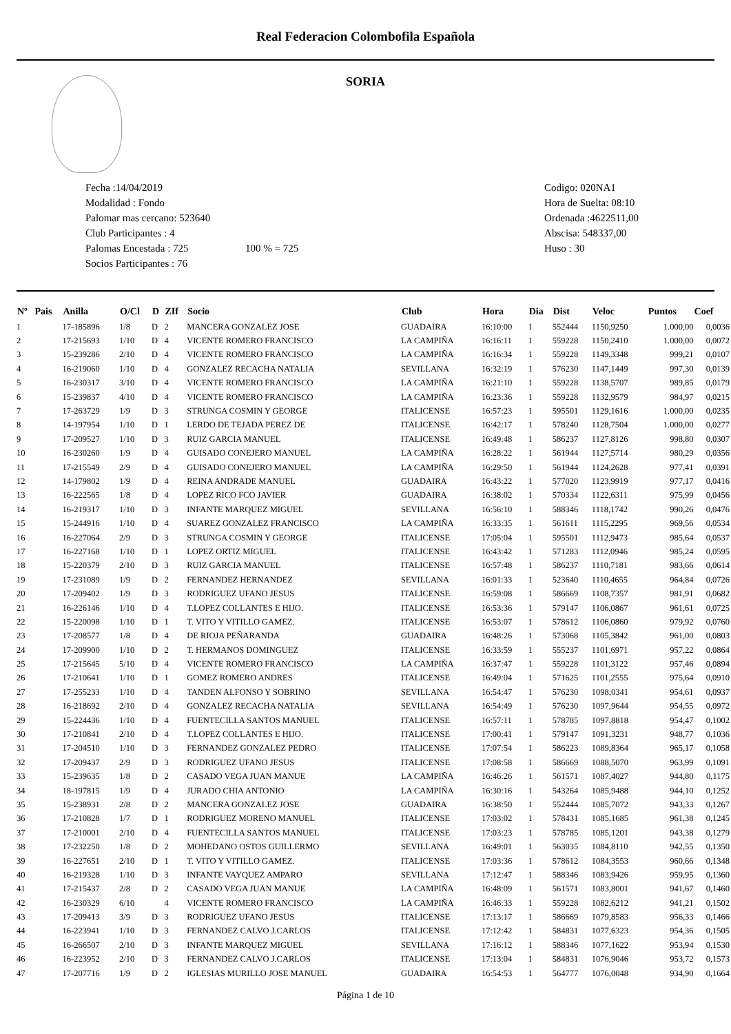Real Federacion Colombofila Española
SORIA
Fecha :14/04/2019
Modalidad : Fondo
Palomar mas cercano: 523640
Club Participantes : 4
Palomas Encestada : 725 100 % = 725
Socios Participantes : 76
Codigo: 020NA1
Hora de Suelta: 08:10
Ordenada :4622511,00
Abscisa: 548337,00
Huso : 30
| Nº | Pais | Anilla | O/Cl | D | ZIf | Socio | Club | Hora | Dia | Dist | Veloc | Puntos | Coef |
| --- | --- | --- | --- | --- | --- | --- | --- | --- | --- | --- | --- | --- | --- |
| 1 | | 17-185896 | 1/8 | D | 2 | MANCERA GONZALEZ JOSE | GUADAIRA | 16:10:00 | 1 | 552444 | 1150,9250 | 1.000,00 | 0,0036 |
| 2 | | 17-215693 | 1/10 | D | 4 | VICENTE ROMERO FRANCISCO | LA CAMPIÑA | 16:16:11 | 1 | 559228 | 1150,2410 | 1.000,00 | 0,0072 |
| 3 | | 15-239286 | 2/10 | D | 4 | VICENTE ROMERO FRANCISCO | LA CAMPIÑA | 16:16:34 | 1 | 559228 | 1149,3348 | 999,21 | 0,0107 |
| 4 | | 16-219060 | 1/10 | D | 4 | GONZALEZ RECACHA NATALIA | SEVILLANA | 16:32:19 | 1 | 576230 | 1147,1449 | 997,30 | 0,0139 |
| 5 | | 16-230317 | 3/10 | D | 4 | VICENTE ROMERO FRANCISCO | LA CAMPIÑA | 16:21:10 | 1 | 559228 | 1138,5707 | 989,85 | 0,0179 |
| 6 | | 15-239837 | 4/10 | D | 4 | VICENTE ROMERO FRANCISCO | LA CAMPIÑA | 16:23:36 | 1 | 559228 | 1132,9579 | 984,97 | 0,0215 |
| 7 | | 17-263729 | 1/9 | D | 3 | STRUNGA COSMIN Y GEORGE | ITALICENSE | 16:57:23 | 1 | 595501 | 1129,1616 | 1.000,00 | 0,0235 |
| 8 | | 14-197954 | 1/10 | D | 1 | LERDO DE TEJADA PEREZ DE | ITALICENSE | 16:42:17 | 1 | 578240 | 1128,7504 | 1.000,00 | 0,0277 |
| 9 | | 17-209527 | 1/10 | D | 3 | RUIZ GARCIA MANUEL | ITALICENSE | 16:49:48 | 1 | 586237 | 1127,8126 | 998,80 | 0,0307 |
| 10 | | 16-230260 | 1/9 | D | 4 | GUISADO CONEJERO MANUEL | LA CAMPIÑA | 16:28:22 | 1 | 561944 | 1127,5714 | 980,29 | 0,0356 |
| 11 | | 17-215549 | 2/9 | D | 4 | GUISADO CONEJERO MANUEL | LA CAMPIÑA | 16:29:50 | 1 | 561944 | 1124,2628 | 977,41 | 0,0391 |
| 12 | | 14-179802 | 1/9 | D | 4 | REINA ANDRADE MANUEL | GUADAIRA | 16:43:22 | 1 | 577020 | 1123,9919 | 977,17 | 0,0416 |
| 13 | | 16-222565 | 1/8 | D | 4 | LOPEZ RICO FCO JAVIER | GUADAIRA | 16:38:02 | 1 | 570334 | 1122,6311 | 975,99 | 0,0456 |
| 14 | | 16-219317 | 1/10 | D | 3 | INFANTE MARQUEZ MIGUEL | SEVILLANA | 16:56:10 | 1 | 588346 | 1118,1742 | 990,26 | 0,0476 |
| 15 | | 15-244916 | 1/10 | D | 4 | SUAREZ GONZALEZ FRANCISCO | LA CAMPIÑA | 16:33:35 | 1 | 561611 | 1115,2295 | 969,56 | 0,0534 |
| 16 | | 16-227064 | 2/9 | D | 3 | STRUNGA COSMIN Y GEORGE | ITALICENSE | 17:05:04 | 1 | 595501 | 1112,9473 | 985,64 | 0,0537 |
| 17 | | 16-227168 | 1/10 | D | 1 | LOPEZ ORTIZ MIGUEL | ITALICENSE | 16:43:42 | 1 | 571283 | 1112,0946 | 985,24 | 0,0595 |
| 18 | | 15-220379 | 2/10 | D | 3 | RUIZ GARCIA MANUEL | ITALICENSE | 16:57:48 | 1 | 586237 | 1110,7181 | 983,66 | 0,0614 |
| 19 | | 17-231089 | 1/9 | D | 2 | FERNANDEZ HERNANDEZ | SEVILLANA | 16:01:33 | 1 | 523640 | 1110,4655 | 964,84 | 0,0726 |
| 20 | | 17-209402 | 1/9 | D | 3 | RODRIGUEZ UFANO JESUS | ITALICENSE | 16:59:08 | 1 | 586669 | 1108,7357 | 981,91 | 0,0682 |
| 21 | | 16-226146 | 1/10 | D | 4 | T.LOPEZ COLLANTES E HIJO. | ITALICENSE | 16:53:36 | 1 | 579147 | 1106,0867 | 961,61 | 0,0725 |
| 22 | | 15-220098 | 1/10 | D | 1 | T. VITO Y VITILLO GAMEZ. | ITALICENSE | 16:53:07 | 1 | 578612 | 1106,0860 | 979,92 | 0,0760 |
| 23 | | 17-208577 | 1/8 | D | 4 | DE RIOJA PEÑARANDA | GUADAIRA | 16:48:26 | 1 | 573068 | 1105,3842 | 961,00 | 0,0803 |
| 24 | | 17-209900 | 1/10 | D | 2 | T. HERMANOS DOMINGUEZ | ITALICENSE | 16:33:59 | 1 | 555237 | 1101,6971 | 957,22 | 0,0864 |
| 25 | | 17-215645 | 5/10 | D | 4 | VICENTE ROMERO FRANCISCO | LA CAMPIÑA | 16:37:47 | 1 | 559228 | 1101,3122 | 957,46 | 0,0894 |
| 26 | | 17-210641 | 1/10 | D | 1 | GOMEZ ROMERO ANDRES | ITALICENSE | 16:49:04 | 1 | 571625 | 1101,2555 | 975,64 | 0,0910 |
| 27 | | 17-255233 | 1/10 | D | 4 | TANDEN ALFONSO Y SOBRINO | SEVILLANA | 16:54:47 | 1 | 576230 | 1098,0341 | 954,61 | 0,0937 |
| 28 | | 16-218692 | 2/10 | D | 4 | GONZALEZ RECACHA NATALIA | SEVILLANA | 16:54:49 | 1 | 576230 | 1097,9644 | 954,55 | 0,0972 |
| 29 | | 15-224436 | 1/10 | D | 4 | FUENTECILLA SANTOS MANUEL | ITALICENSE | 16:57:11 | 1 | 578785 | 1097,8818 | 954,47 | 0,1002 |
| 30 | | 17-210841 | 2/10 | D | 4 | T.LOPEZ COLLANTES E HIJO. | ITALICENSE | 17:00:41 | 1 | 579147 | 1091,3231 | 948,77 | 0,1036 |
| 31 | | 17-204510 | 1/10 | D | 3 | FERNANDEZ GONZALEZ PEDRO | ITALICENSE | 17:07:54 | 1 | 586223 | 1089,8364 | 965,17 | 0,1058 |
| 32 | | 17-209437 | 2/9 | D | 3 | RODRIGUEZ UFANO JESUS | ITALICENSE | 17:08:58 | 1 | 586669 | 1088,5070 | 963,99 | 0,1091 |
| 33 | | 15-239635 | 1/8 | D | 2 | CASADO VEGA JUAN MANUE | LA CAMPIÑA | 16:46:26 | 1 | 561571 | 1087,4027 | 944,80 | 0,1175 |
| 34 | | 18-197815 | 1/9 | D | 4 | JURADO CHIA ANTONIO | LA CAMPIÑA | 16:30:16 | 1 | 543264 | 1085,9488 | 944,10 | 0,1252 |
| 35 | | 15-238931 | 2/8 | D | 2 | MANCERA GONZALEZ JOSE | GUADAIRA | 16:38:50 | 1 | 552444 | 1085,7072 | 943,33 | 0,1267 |
| 36 | | 17-210828 | 1/7 | D | 1 | RODRIGUEZ MORENO MANUEL | ITALICENSE | 17:03:02 | 1 | 578431 | 1085,1685 | 961,38 | 0,1245 |
| 37 | | 17-210001 | 2/10 | D | 4 | FUENTECILLA SANTOS MANUEL | ITALICENSE | 17:03:23 | 1 | 578785 | 1085,1201 | 943,38 | 0,1279 |
| 38 | | 17-232250 | 1/8 | D | 2 | MOHEDANO OSTOS GUILLERMO | SEVILLANA | 16:49:01 | 1 | 563035 | 1084,8110 | 942,55 | 0,1350 |
| 39 | | 16-227651 | 2/10 | D | 1 | T. VITO Y VITILLO GAMEZ. | ITALICENSE | 17:03:36 | 1 | 578612 | 1084,3553 | 960,66 | 0,1348 |
| 40 | | 16-219328 | 1/10 | D | 3 | INFANTE VAYQUEZ AMPARO | SEVILLANA | 17:12:47 | 1 | 588346 | 1083,9426 | 959,95 | 0,1360 |
| 41 | | 17-215437 | 2/8 | D | 2 | CASADO VEGA JUAN MANUE | LA CAMPIÑA | 16:48:09 | 1 | 561571 | 1083,8001 | 941,67 | 0,1460 |
| 42 | | 16-230329 | 6/10 | | 4 | VICENTE ROMERO FRANCISCO | LA CAMPIÑA | 16:46:33 | 1 | 559228 | 1082,6212 | 941,21 | 0,1502 |
| 43 | | 17-209413 | 3/9 | D | 3 | RODRIGUEZ UFANO JESUS | ITALICENSE | 17:13:17 | 1 | 586669 | 1079,8583 | 956,33 | 0,1466 |
| 44 | | 16-223941 | 1/10 | D | 3 | FERNANDEZ CALVO J.CARLOS | ITALICENSE | 17:12:42 | 1 | 584831 | 1077,6323 | 954,36 | 0,1505 |
| 45 | | 16-266507 | 2/10 | D | 3 | INFANTE MARQUEZ MIGUEL | SEVILLANA | 17:16:12 | 1 | 588346 | 1077,1622 | 953,94 | 0,1530 |
| 46 | | 16-223952 | 2/10 | D | 3 | FERNANDEZ CALVO J.CARLOS | ITALICENSE | 17:13:04 | 1 | 584831 | 1076,9046 | 953,72 | 0,1573 |
| 47 | | 17-207716 | 1/9 | D | 2 | IGLESIAS MURILLO JOSE MANUEL | GUADAIRA | 16:54:53 | 1 | 564777 | 1076,0048 | 934,90 | 0,1664 |
Página 1 de 10